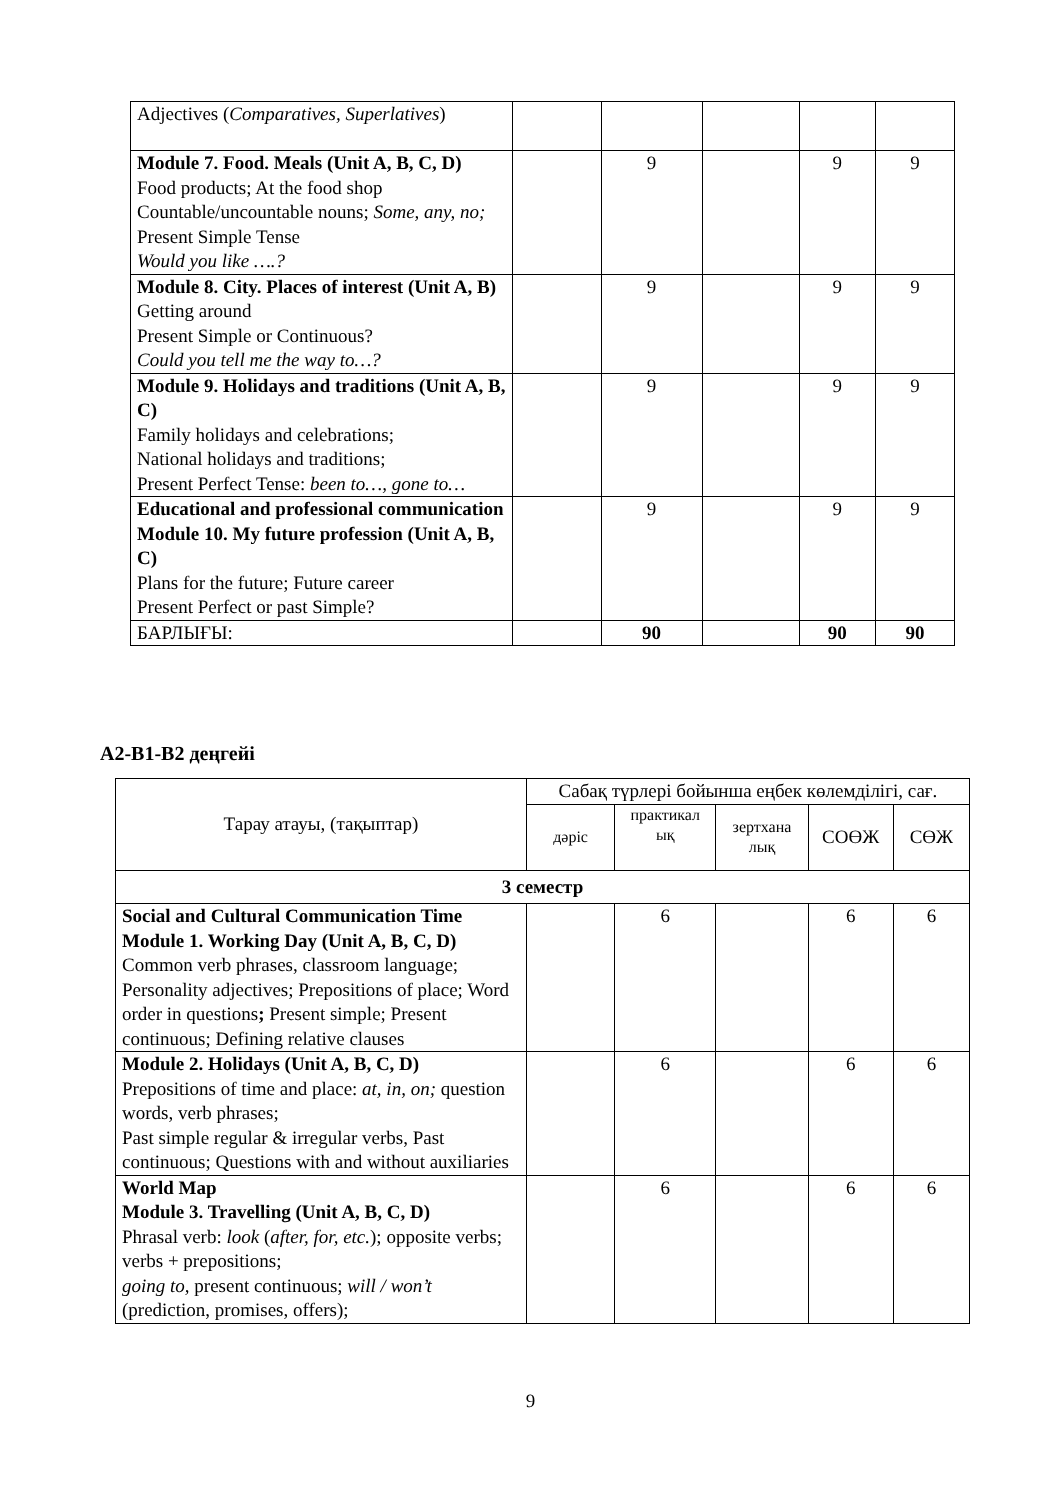| Adjectives ( Comparatives, Superlatives ) | | | | | |
| Module 7. Food. Meals (Unit A, B, C, D) Food products; At the food shop Countable/uncountable nouns; Some, any, no; Present Simple Tense Would you like ….? | | 9 | | 9 | 9 |
| Module 8. City. Places of interest (Unit A, B) Getting around Present Simple or Continuous? Could you tell me the way to…? | | 9 | | 9 | 9 |
| Module 9. Holidays and traditions (Unit A, B, C) Family holidays and celebrations; National holidays and traditions; Present Perfect Tense: been to…, gone to… | | 9 | | 9 | 9 |
| Educational and professional communication Module 10. My future profession (Unit A, B, C) Plans for the future; Future career Present Perfect or past Simple? | | 9 | | 9 | 9 |
| БАРЛЫҒЫ: | | 90 | | 90 | 90 |
А2-В1-В2 деңгейі
| Тарау атауы, (тақыптар) | Сабақ түрлері бойынша еңбек көлемділігі, сағ. | | | | |
| | дәріс | практикал ық | зертхана лық | СОӨЖ | СӨЖ |
| 3 семестр | | | | | |
| Social and Cultural Communication Time Module 1. Working Day (Unit A, B, C, D) Common verb phrases, classroom language; Personality adjectives; Prepositions of place; Word order in questions ; Present simple; Present continuous; Defining relative clauses | | 6 | | 6 | 6 |
| Module 2. Holidays (Unit A, B, C, D) Prepositions of time and place: at, in, on; question words, verb phrases; Past simple regular & irregular verbs, Past continuous; Questions with and without auxiliaries | | 6 | | 6 | 6 |
| World Map Module 3. Travelling (Unit A, B, C, D) Phrasal verb: look ( after, for, etc. ); opposite verbs; verbs + prepositions; going to, present continuous; will / won’t (prediction, promises, offers); | | 6 | | 6 | 6 |
9